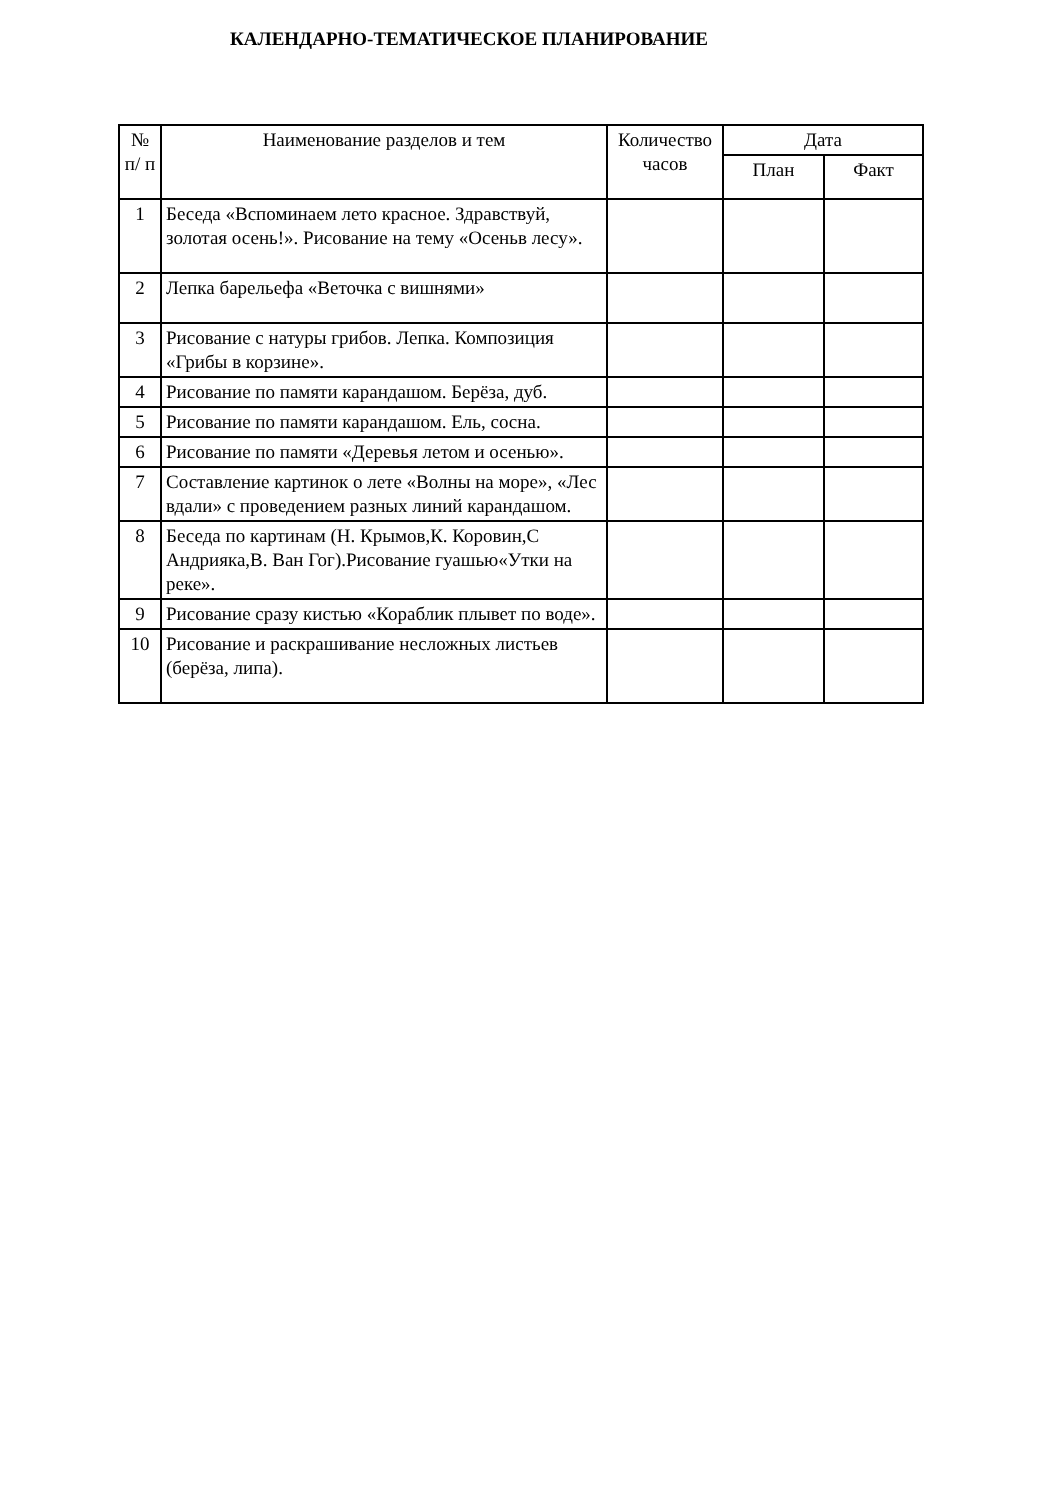КАЛЕНДАРНО-ТЕМАТИЧЕСКОЕ ПЛАНИРОВАНИЕ
| № п/ п | Наименование разделов и тем | Количество часов | Дата | |
| --- | --- | --- | --- | --- |
| | | | План | Факт |
| 1 | Беседа «Вспоминаем лето красное. Здравствуй, золотая осень!». Рисование на тему «Осеньв лесу». | | | |
| 2 | Лепка барельефа «Веточка с вишнями» | | | |
| 3 | Рисование с натуры грибов. Лепка. Композиция «Грибы в корзине». | | | |
| 4 | Рисование по памяти карандашом. Берёза, дуб. | | | |
| 5 | Рисование по памяти карандашом. Ель, сосна. | | | |
| 6 | Рисование по памяти «Деревья летом и осенью». | | | |
| 7 | Составление картинок о лете «Волны на море», «Лес вдали» с проведением разных линий карандашом. | | | |
| 8 | Беседа по картинам (Н. Крымов,К. Коровин,С Андрияка,В. Ван Гог).Рисование гуашью«Утки на реке». | | | |
| 9 | Рисование сразу кистью «Кораблик плывет по воде». | | | |
| 10 | Рисование и раскрашивание несложных листьев (берёза, липа). | | | |